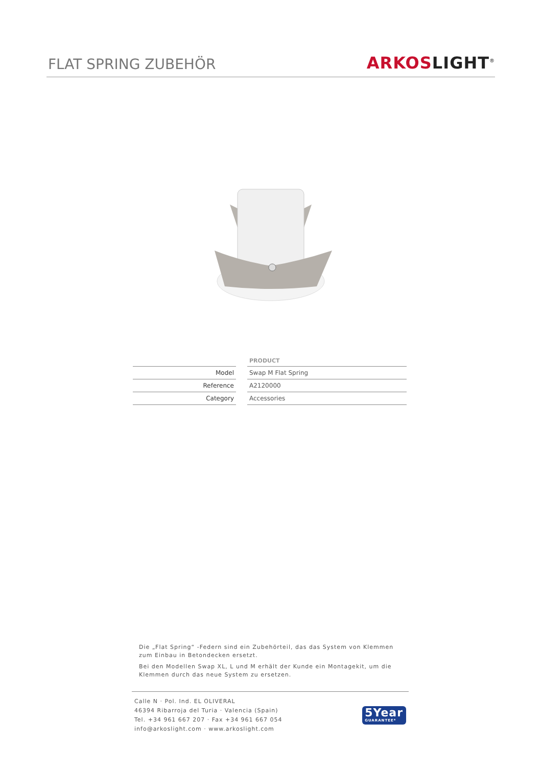FLAT SPRING ZUBEHÖR
ARKOS LIGHT<sup>®</sup>
| | PRODUCT |
| --- | --- |
| Model | Swap M Flat Spring |
| Reference | A2120000 |
| Category | Accessories |
Die „Flat Spring“ -Federn sind ein Zubehörteil, das das System von Klemmen zum Einbau in Betondecken ersetzt.
Bei den Modellen Swap XL, L und M erhält der Kunde ein Montagekit, um die Klemmen durch das neue System zu ersetzen.
Calle N · Pol. Ind. EL OLIVERAL
46394 Ribarroja del Turia · Valencia (Spain)
Tel. +34 961 667 207 · Fax +34 961 667 054
info@arkoslight.com · www.arkoslight.com
5Year
GUARANTEE*